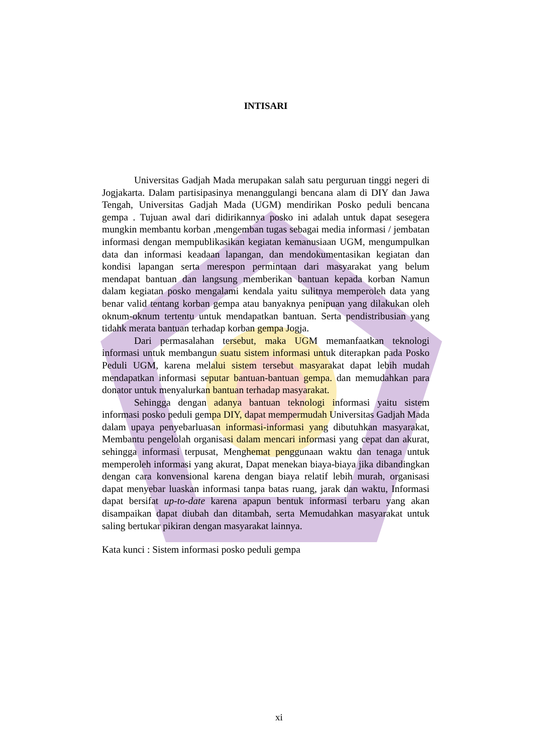INTISARI
Universitas Gadjah Mada merupakan salah satu perguruan tinggi negeri di Jogjakarta. Dalam partisipasinya menanggulangi bencana alam di DIY dan Jawa Tengah, Universitas Gadjah Mada (UGM) mendirikan Posko peduli bencana gempa . Tujuan awal dari didirikannya posko ini adalah untuk dapat sesegera mungkin membantu korban ,mengemban tugas sebagai media informasi / jembatan informasi dengan mempublikasikan kegiatan kemanusiaan UGM, mengumpulkan data dan informasi keadaan lapangan, dan mendokumentasikan kegiatan dan kondisi lapangan serta merespon permintaan dari masyarakat yang belum mendapat bantuan dan langsung memberikan bantuan kepada korban Namun dalam kegiatan posko mengalami kendala yaitu sulitnya memperoleh data yang benar valid tentang korban gempa atau banyaknya penipuan yang dilakukan oleh oknum-oknum tertentu untuk mendapatkan bantuan. Serta pendistribusian yang tidahk merata bantuan terhadap korban gempa Jogja.
Dari permasalahan tersebut, maka UGM memanfaatkan teknologi informasi untuk membangun suatu sistem informasi untuk diterapkan pada Posko Peduli UGM, karena melalui sistem tersebut masyarakat dapat lebih mudah mendapatkan informasi seputar bantuan-bantuan gempa. dan memudahkan para donator untuk menyalurkan bantuan terhadap masyarakat.
Sehingga dengan adanya bantuan teknologi informasi yaitu sistem informasi posko peduli gempa DIY, dapat mempermudah Universitas Gadjah Mada dalam upaya penyebarluasan informasi-informasi yang dibutuhkan masyarakat, Membantu pengelolah organisasi dalam mencari informasi yang cepat dan akurat, sehingga informasi terpusat, Menghemat penggunaan waktu dan tenaga untuk memperoleh informasi yang akurat, Dapat menekan biaya-biaya jika dibandingkan dengan cara konvensional karena dengan biaya relatif lebih murah, organisasi dapat menyebar luaskan informasi tanpa batas ruang, jarak dan waktu, Informasi dapat bersifat up-to-date karena apapun bentuk informasi terbaru yang akan disampaikan dapat diubah dan ditambah, serta Memudahkan masyarakat untuk saling bertukar pikiran dengan masyarakat lainnya.
Kata kunci : Sistem informasi posko peduli gempa
xi